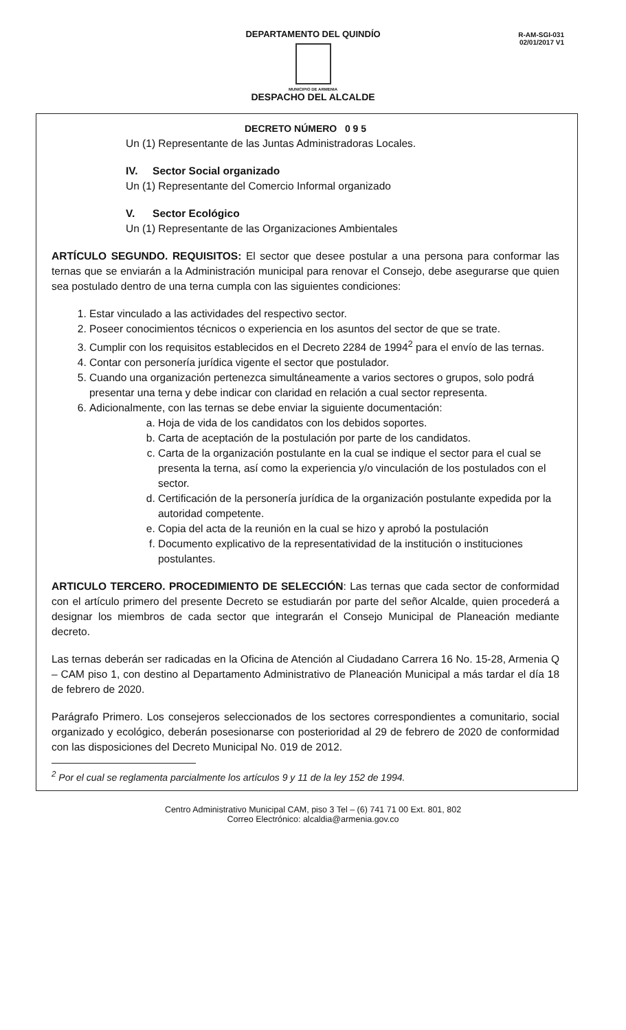R-AM-SGI-031
02/01/2017 V1
DEPARTAMENTO DEL QUINDÍO
MUNICIPIO DE ARMENIA
DESPACHO DEL ALCALDE
DECRETO NÚMERO 0 9 5
Un (1) Representante de las Juntas Administradoras Locales.
IV. Sector Social organizado
Un (1) Representante del Comercio Informal organizado
V. Sector Ecológico
Un (1) Representante de las Organizaciones Ambientales
ARTÍCULO SEGUNDO. REQUISITOS: El sector que desee postular a una persona para conformar las ternas que se enviarán a la Administración municipal para renovar el Consejo, debe asegurarse que quien sea postulado dentro de una terna cumpla con las siguientes condiciones:
1. Estar vinculado a las actividades del respectivo sector.
2. Poseer conocimientos técnicos o experiencia en los asuntos del sector de que se trate.
3. Cumplir con los requisitos establecidos en el Decreto 2284 de 1994<sup>2</sup> para el envío de las ternas.
4. Contar con personería jurídica vigente el sector que postulador.
5. Cuando una organización pertenezca simultáneamente a varios sectores o grupos, solo podrá presentar una terna y debe indicar con claridad en relación a cual sector representa.
6. Adicionalmente, con las ternas se debe enviar la siguiente documentación:
a. Hoja de vida de los candidatos con los debidos soportes.
b. Carta de aceptación de la postulación por parte de los candidatos.
c. Carta de la organización postulante en la cual se indique el sector para el cual se presenta la terna, así como la experiencia y/o vinculación de los postulados con el sector.
d. Certificación de la personería jurídica de la organización postulante expedida por la autoridad competente.
e. Copia del acta de la reunión en la cual se hizo y aprobó la postulación
f. Documento explicativo de la representatividad de la institución o instituciones postulantes.
ARTICULO TERCERO. PROCEDIMIENTO DE SELECCIÓN: Las ternas que cada sector de conformidad con el artículo primero del presente Decreto se estudiarán por parte del señor Alcalde, quien procederá a designar los miembros de cada sector que integrarán el Consejo Municipal de Planeación mediante decreto.
Las ternas deberán ser radicadas en la Oficina de Atención al Ciudadano Carrera 16 No. 15-28, Armenia Q – CAM piso 1, con destino al Departamento Administrativo de Planeación Municipal a más tardar el día 18 de febrero de 2020.
Parágrafo Primero. Los consejeros seleccionados de los sectores correspondientes a comunitario, social organizado y ecológico, deberán posesionarse con posterioridad al 29 de febrero de 2020 de conformidad con las disposiciones del Decreto Municipal No. 019 de 2012.
<sup>2</sup> Por el cual se reglamenta parcialmente los artículos 9 y 11 de la ley 152 de 1994.
Centro Administrativo Municipal CAM, piso 3 Tel – (6) 741 71 00 Ext. 801, 802
Correo Electrónico: alcaldia@armenia.gov.co